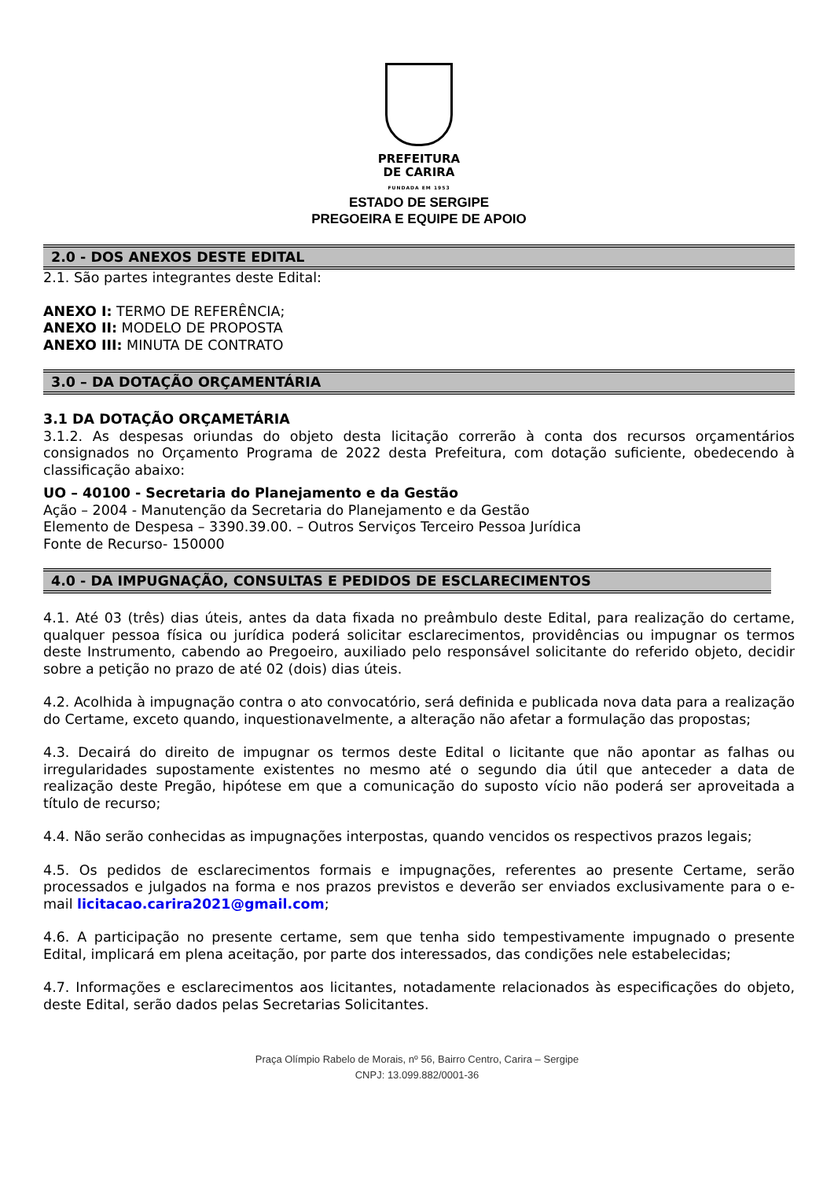PREFEITURA
DE CARIRA
FUNDADA EM 1953
ESTADO DE SERGIPE
PREGOEIRA E EQUIPE DE APOIO
2.0 - DOS ANEXOS DESTE EDITAL
2.1. São partes integrantes deste Edital:
ANEXO I: TERMO DE REFERÊNCIA;
ANEXO II: MODELO DE PROPOSTA
ANEXO III: MINUTA DE CONTRATO
3.0 – DA DOTAÇÃO ORÇAMENTÁRIA
3.1 DA DOTAÇÃO ORÇAMETÁRIA
3.1.2. As despesas oriundas do objeto desta licitação correrão à conta dos recursos orçamentários consignados no Orçamento Programa de 2022 desta Prefeitura, com dotação suficiente, obedecendo à classificação abaixo:
UO – 40100 - Secretaria do Planejamento e da Gestão
Ação – 2004 - Manutenção da Secretaria do Planejamento e da Gestão
Elemento de Despesa – 3390.39.00. – Outros Serviços Terceiro Pessoa Jurídica
Fonte de Recurso- 150000
4.0 - DA IMPUGNAÇÃO, CONSULTAS E PEDIDOS DE ESCLARECIMENTOS
4.1. Até 03 (três) dias úteis, antes da data fixada no preâmbulo deste Edital, para realização do certame, qualquer pessoa física ou jurídica poderá solicitar esclarecimentos, providências ou impugnar os termos deste Instrumento, cabendo ao Pregoeiro, auxiliado pelo responsável solicitante do referido objeto, decidir sobre a petição no prazo de até 02 (dois) dias úteis.
4.2. Acolhida à impugnação contra o ato convocatório, será definida e publicada nova data para a realização do Certame, exceto quando, inquestionavelmente, a alteração não afetar a formulação das propostas;
4.3. Decairá do direito de impugnar os termos deste Edital o licitante que não apontar as falhas ou irregularidades supostamente existentes no mesmo até o segundo dia útil que anteceder a data de realização deste Pregão, hipótese em que a comunicação do suposto vício não poderá ser aproveitada a título de recurso;
4.4. Não serão conhecidas as impugnações interpostas, quando vencidos os respectivos prazos legais;
4.5. Os pedidos de esclarecimentos formais e impugnações, referentes ao presente Certame, serão processados e julgados na forma e nos prazos previstos e deverão ser enviados exclusivamente para o e-mail licitacao.carira2021@gmail.com;
4.6. A participação no presente certame, sem que tenha sido tempestivamente impugnado o presente Edital, implicará em plena aceitação, por parte dos interessados, das condições nele estabelecidas;
4.7. Informações e esclarecimentos aos licitantes, notadamente relacionados às especificações do objeto, deste Edital, serão dados pelas Secretarias Solicitantes.
Praça Olímpio Rabelo de Morais, nº 56, Bairro Centro, Carira – Sergipe
CNPJ: 13.099.882/0001-36